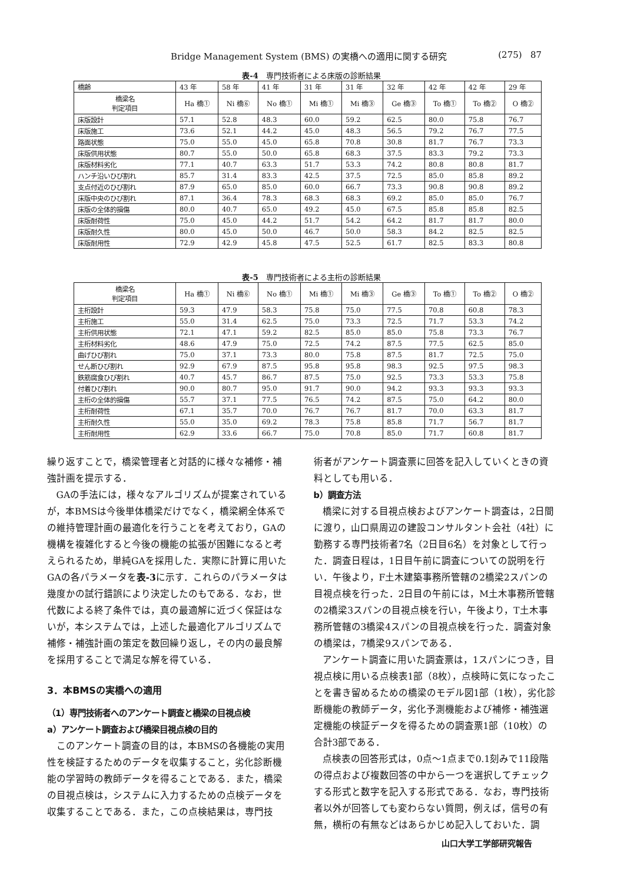Bridge Management System (BMS) の実橋への適用に関する研究 (275) 87
表-4　専門技術者による床版の診断結果
| 橋齢 | 43 年 | 58 年 | 41 年 | 31 年 | 31 年 | 32 年 | 42 年 | 42 年 | 29 年 |
| 橋梁名 判定項目 | Ha 橋① | Ni 橋⑥ | No 橋① | Mi 橋① | Mi 橋③ | Ge 橋③ | To 橋① | To 橋② | O 橋② |
| 床版設計 | 57.1 | 52.8 | 48.3 | 60.0 | 59.2 | 62.5 | 80.0 | 75.8 | 76.7 |
| 床版施工 | 73.6 | 52.1 | 44.2 | 45.0 | 48.3 | 56.5 | 79.2 | 76.7 | 77.5 |
| 路面状態 | 75.0 | 55.0 | 45.0 | 65.8 | 70.8 | 30.8 | 81.7 | 76.7 | 73.3 |
| 床版供用状態 | 80.7 | 55.0 | 50.0 | 65.8 | 68.3 | 37.5 | 83.3 | 79.2 | 73.3 |
| 床版材料劣化 | 77.1 | 40.7 | 63.3 | 51.7 | 53.3 | 74.2 | 80.8 | 80.8 | 81.7 |
| ハンチ沿いひび割れ | 85.7 | 31.4 | 83.3 | 42.5 | 37.5 | 72.5 | 85.0 | 85.8 | 89.2 |
| 支点付近のひび割れ | 87.9 | 65.0 | 85.0 | 60.0 | 66.7 | 73.3 | 90.8 | 90.8 | 89.2 |
| 床版中央のひび割れ | 87.1 | 36.4 | 78.3 | 68.3 | 68.3 | 69.2 | 85.0 | 85.0 | 76.7 |
| 床版の全体的損傷 | 80.0 | 40.7 | 65.0 | 49.2 | 45.0 | 67.5 | 85.8 | 85.8 | 82.5 |
| 床版耐荷性 | 75.0 | 45.0 | 44.2 | 51.7 | 54.2 | 64.2 | 81.7 | 81.7 | 80.0 |
| 床版耐久性 | 80.0 | 45.0 | 50.0 | 46.7 | 50.0 | 58.3 | 84.2 | 82.5 | 82.5 |
| 床版耐用性 | 72.9 | 42.9 | 45.8 | 47.5 | 52.5 | 61.7 | 82.5 | 83.3 | 80.8 |
表-5　専門技術者による主桁の診断結果
| 橋梁名 判定項目 | Ha 橋① | Ni 橋⑥ | No 橋① | Mi 橋① | Mi 橋③ | Ge 橋③ | To 橋① | To 橋② | O 橋② |
| --- | --- | --- | --- | --- | --- | --- | --- | --- | --- |
| 主桁設計 | 59.3 | 47.9 | 58.3 | 75.8 | 75.0 | 77.5 | 70.8 | 60.8 | 78.3 |
| 主桁施工 | 55.0 | 31.4 | 62.5 | 75.0 | 73.3 | 72.5 | 71.7 | 53.3 | 74.2 |
| 主桁供用状態 | 72.1 | 47.1 | 59.2 | 82.5 | 85.0 | 85.0 | 75.8 | 73.3 | 76.7 |
| 主桁材料劣化 | 48.6 | 47.9 | 75.0 | 72.5 | 74.2 | 87.5 | 77.5 | 62.5 | 85.0 |
| 曲げひび割れ | 75.0 | 37.1 | 73.3 | 80.0 | 75.8 | 87.5 | 81.7 | 72.5 | 75.0 |
| せん断ひび割れ | 92.9 | 67.9 | 87.5 | 95.8 | 95.8 | 98.3 | 92.5 | 97.5 | 98.3 |
| 鉄筋腐食ひび割れ | 40.7 | 45.7 | 86.7 | 87.5 | 75.0 | 92.5 | 73.3 | 53.3 | 75.8 |
| 付着ひび割れ | 90.0 | 80.7 | 95.0 | 91.7 | 90.0 | 94.2 | 93.3 | 93.3 | 93.3 |
| 主桁の全体的損傷 | 55.7 | 37.1 | 77.5 | 76.5 | 74.2 | 87.5 | 75.0 | 64.2 | 80.0 |
| 主桁耐荷性 | 67.1 | 35.7 | 70.0 | 76.7 | 76.7 | 81.7 | 70.0 | 63.3 | 81.7 |
| 主桁耐久性 | 55.0 | 35.0 | 69.2 | 78.3 | 75.8 | 85.8 | 71.7 | 56.7 | 81.7 |
| 主桁耐用性 | 62.9 | 33.6 | 66.7 | 75.0 | 70.8 | 85.0 | 71.7 | 60.8 | 81.7 |
繰り返すことで，橋梁管理者と対話的に様々な補修・補強計画を提示する．
GAの手法には，様々なアルゴリズムが提案されているが，本BMSは今後単体橋梁だけでなく，橋梁網全体系での維持管理計画の最適化を行うことを考えており，GAの機構を複雑化すると今後の機能の拡張が困難になると考えられるため，単純GAを採用した．実際に計算に用いたGAの各パラメータを表-3に示す．これらのパラメータは幾度かの試行錯誤により決定したのもである．なお，世代数による終了条件では，真の最適解に近づく保証はないが，本システムでは，上述した最適化アルゴリズムで補修・補強計画の策定を数回繰り返し，その内の最良解を採用することで満足な解を得ている．
3．本BMSの実橋への適用
（1）専門技術者へのアンケート調査と橋梁の目視点検
a）アンケート調査および橋梁目視点検の目的
このアンケート調査の目的は，本BMSの各機能の実用性を検証するためのデータを収集すること，劣化診断機能の学習時の教師データを得ることである．また，橋梁の目視点検は，システムに入力するための点検データを収集することである．また，この点検結果は，専門技
術者がアンケート調査票に回答を記入していくときの資料としても用いる．
b）調査方法
橋梁に対する目視点検およびアンケート調査は，2日間に渡り，山口県周辺の建設コンサルタント会社（4社）に勤務する専門技術者7名（2日目6名）を対象として行った．調査日程は，1日目午前に調査についての説明を行い．午後より，F土木建築事務所管轄の2橋梁2スパンの目視点検を行った．2日目の午前には，M土木事務所管轄の2橋梁3スパンの目視点検を行い，午後より，T土木事務所管轄の3橋梁4スパンの目視点検を行った．調査対象の橋梁は，7橋梁9スパンである．
アンケート調査に用いた調査票は，1スパンにつき，目視点検に用いる点検表1部（8枚），点検時に気になったことを書き留めるための橋梁のモデル図1部（1枚），劣化診断機能の教師データ，劣化予測機能および補修・補強選定機能の検証データを得るための調査票1部（10枚）の合計3部である．
点検表の回答形式は，0点～1点まで0.1刻みで11段階の得点および複数回答の中から一つを選択してチェックする形式と数字を記入する形式である．なお，専門技術者以外が回答しても変わらない質問，例えば，信号の有無，横桁の有無などはあらかじめ記入しておいた．調
山口大学工学部研究報告